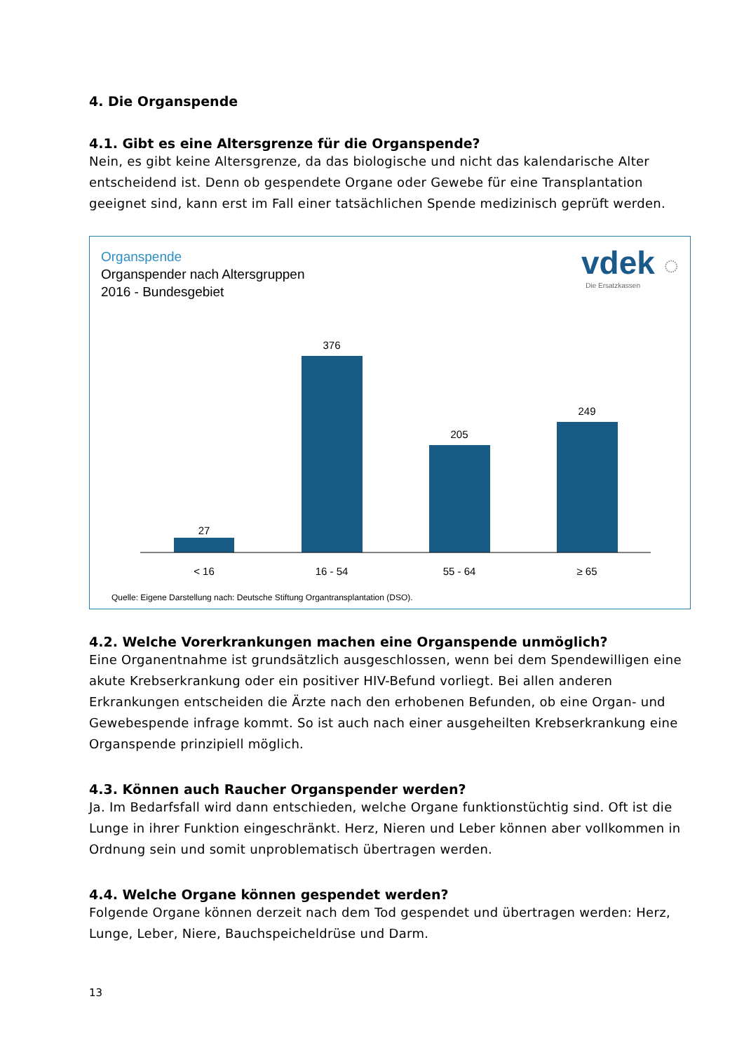4. Die Organspende
4.1. Gibt es eine Altersgrenze für die Organspende?
Nein, es gibt keine Altersgrenze, da das biologische und nicht das kalendarische Alter entscheidend ist. Denn ob gespendete Organe oder Gewebe für eine Transplantation geeignet sind, kann erst im Fall einer tatsächlichen Spende medizinisch geprüft werden.
Organspende
Organspender nach Altersgruppen
2016 - Bundesgebiet
vdek ◌
Die Ersatzkassen
27
376
205
249
< 16
16 - 54
55 - 64
≥ 65
Quelle: Eigene Darstellung nach: Deutsche Stiftung Organtransplantation (DSO).
4.2. Welche Vorerkrankungen machen eine Organspende unmöglich?
Eine Organentnahme ist grundsätzlich ausgeschlossen, wenn bei dem Spendewilligen eine akute Krebserkrankung oder ein positiver HIV-Befund vorliegt. Bei allen anderen Erkrankungen entscheiden die Ärzte nach den erhobenen Befunden, ob eine Organ- und Gewebespende infrage kommt. So ist auch nach einer ausgeheilten Krebserkrankung eine Organspende prinzipiell möglich.
4.3. Können auch Raucher Organspender werden?
Ja. Im Bedarfsfall wird dann entschieden, welche Organe funktionstüchtig sind. Oft ist die Lunge in ihrer Funktion eingeschränkt. Herz, Nieren und Leber können aber vollkommen in Ordnung sein und somit unproblematisch übertragen werden.
4.4. Welche Organe können gespendet werden?
Folgende Organe können derzeit nach dem Tod gespendet und übertragen werden: Herz, Lunge, Leber, Niere, Bauchspeicheldrüse und Darm.
13